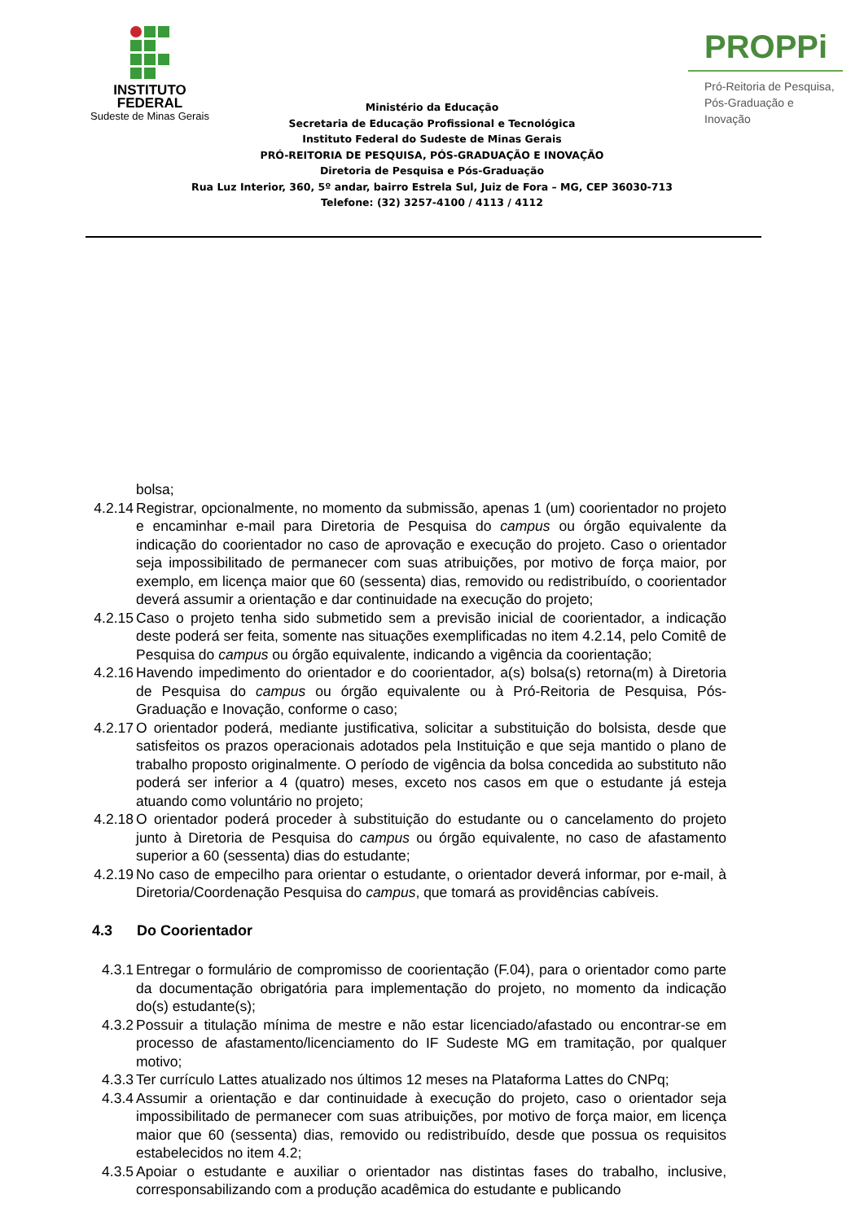INSTITUTO
FEDERAL
Sudeste de Minas Gerais
PROPPi
Pró-Reitoria de Pesquisa,
Pós-Graduação e Inovação
Ministério da Educação
Secretaria de Educação Profissional e Tecnológica
Instituto Federal do Sudeste de Minas Gerais
PRÓ-REITORIA DE PESQUISA, PÓS-GRADUAÇÃO E INOVAÇÃO
Diretoria de Pesquisa e Pós-Graduação
Rua Luz Interior, 360, 5º andar, bairro Estrela Sul, Juiz de Fora – MG, CEP 36030-713
Telefone: (32) 3257-4100 / 4113 / 4112
bolsa;
4.2.14 Registrar, opcionalmente, no momento da submissão, apenas 1 (um) coorientador no projeto e encaminhar e-mail para Diretoria de Pesquisa do campus ou órgão equivalente da indicação do coorientador no caso de aprovação e execução do projeto. Caso o orientador seja impossibilitado de permanecer com suas atribuições, por motivo de força maior, por exemplo, em licença maior que 60 (sessenta) dias, removido ou redistribuído, o coorientador deverá assumir a orientação e dar continuidade na execução do projeto;
4.2.15 Caso o projeto tenha sido submetido sem a previsão inicial de coorientador, a indicação deste poderá ser feita, somente nas situações exemplificadas no item 4.2.14, pelo Comitê de Pesquisa do campus ou órgão equivalente, indicando a vigência da coorientação;
4.2.16 Havendo impedimento do orientador e do coorientador, a(s) bolsa(s) retorna(m) à Diretoria de Pesquisa do campus ou órgão equivalente ou à Pró-Reitoria de Pesquisa, Pós-Graduação e Inovação, conforme o caso;
4.2.17 O orientador poderá, mediante justificativa, solicitar a substituição do bolsista, desde que satisfeitos os prazos operacionais adotados pela Instituição e que seja mantido o plano de trabalho proposto originalmente. O período de vigência da bolsa concedida ao substituto não poderá ser inferior a 4 (quatro) meses, exceto nos casos em que o estudante já esteja atuando como voluntário no projeto;
4.2.18 O orientador poderá proceder à substituição do estudante ou o cancelamento do projeto junto à Diretoria de Pesquisa do campus ou órgão equivalente, no caso de afastamento superior a 60 (sessenta) dias do estudante;
4.2.19 No caso de empecilho para orientar o estudante, o orientador deverá informar, por e-mail, à Diretoria/Coordenação Pesquisa do campus, que tomará as providências cabíveis.
4.3 Do Coorientador
4.3.1 Entregar o formulário de compromisso de coorientação (F.04), para o orientador como parte da documentação obrigatória para implementação do projeto, no momento da indicação do(s) estudante(s);
4.3.2 Possuir a titulação mínima de mestre e não estar licenciado/afastado ou encontrar-se em processo de afastamento/licenciamento do IF Sudeste MG em tramitação, por qualquer motivo;
4.3.3 Ter currículo Lattes atualizado nos últimos 12 meses na Plataforma Lattes do CNPq;
4.3.4 Assumir a orientação e dar continuidade à execução do projeto, caso o orientador seja impossibilitado de permanecer com suas atribuições, por motivo de força maior, em licença maior que 60 (sessenta) dias, removido ou redistribuído, desde que possua os requisitos estabelecidos no item 4.2;
4.3.5 Apoiar o estudante e auxiliar o orientador nas distintas fases do trabalho, inclusive, corresponsabilizando com a produção acadêmica do estudante e publicando